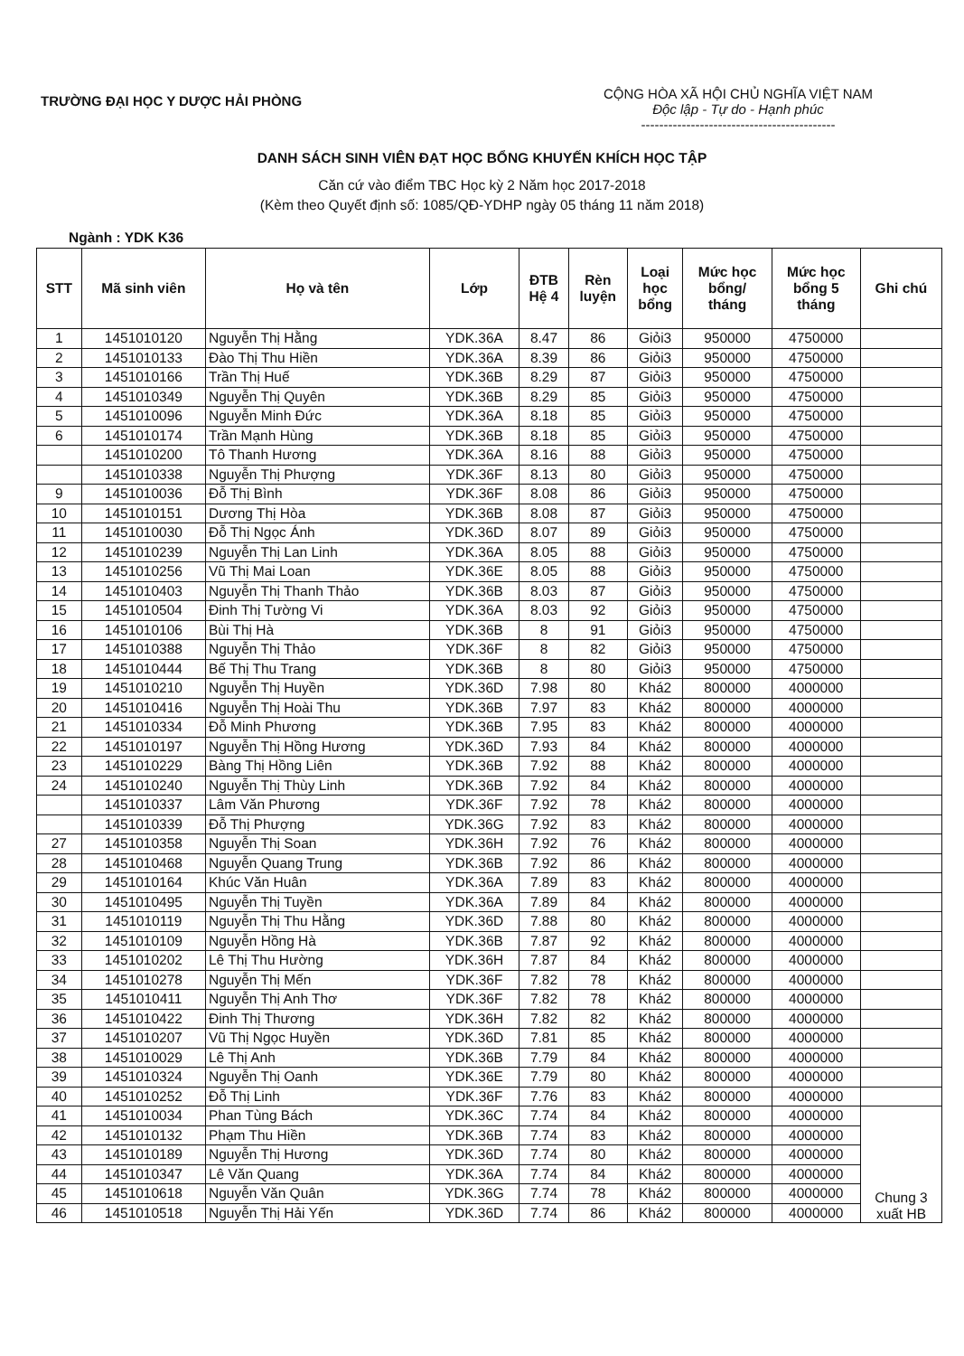TRƯỜNG ĐẠI HỌC Y DƯỢC HẢI PHÒNG
CỘNG HÒA XÃ HỘI CHỦ NGHĨA VIỆT NAM
Độc lập - Tự do - Hạnh phúc
-------------------------------------------
DANH SÁCH SINH VIÊN ĐẠT HỌC BỔNG KHUYẾN KHÍCH HỌC TẬP
Căn cứ vào điểm TBC Học kỳ 2 Năm học 2017-2018
(Kèm theo Quyết định số: 1085/QĐ-YDHP ngày 05 tháng 11 năm 2018)
Ngành : YDK K36
| STT | Mã sinh viên | Họ và tên | Lớp | ĐTB Hệ 4 | Rèn luyện | Loại học bổng | Mức học bổng/ tháng | Mức học bổng 5 tháng | Ghi chú |
| --- | --- | --- | --- | --- | --- | --- | --- | --- | --- |
| 1 | 1451010120 | Nguyễn Thị Hằng | YDK.36A | 8.47 | 86 | Giỏi3 | 950000 | 4750000 | |
| 2 | 1451010133 | Đào Thị Thu Hiền | YDK.36A | 8.39 | 86 | Giỏi3 | 950000 | 4750000 | |
| 3 | 1451010166 | Trần Thị Huế | YDK.36B | 8.29 | 87 | Giỏi3 | 950000 | 4750000 | |
| 4 | 1451010349 | Nguyễn Thị Quyên | YDK.36B | 8.29 | 85 | Giỏi3 | 950000 | 4750000 | |
| 5 | 1451010096 | Nguyễn Minh Đức | YDK.36A | 8.18 | 85 | Giỏi3 | 950000 | 4750000 | |
| 6 | 1451010174 | Trần Mạnh Hùng | YDK.36B | 8.18 | 85 | Giỏi3 | 950000 | 4750000 | |
| | 1451010200 | Tô Thanh Hương | YDK.36A | 8.16 | 88 | Giỏi3 | 950000 | 4750000 | |
| | 1451010338 | Nguyễn Thị Phượng | YDK.36F | 8.13 | 80 | Giỏi3 | 950000 | 4750000 | |
| 9 | 1451010036 | Đỗ Thị Bình | YDK.36F | 8.08 | 86 | Giỏi3 | 950000 | 4750000 | |
| 10 | 1451010151 | Dương Thị Hòa | YDK.36B | 8.08 | 87 | Giỏi3 | 950000 | 4750000 | |
| 11 | 1451010030 | Đỗ Thị Ngọc Ánh | YDK.36D | 8.07 | 89 | Giỏi3 | 950000 | 4750000 | |
| 12 | 1451010239 | Nguyễn Thị Lan Linh | YDK.36A | 8.05 | 88 | Giỏi3 | 950000 | 4750000 | |
| 13 | 1451010256 | Vũ Thị Mai Loan | YDK.36E | 8.05 | 88 | Giỏi3 | 950000 | 4750000 | |
| 14 | 1451010403 | Nguyễn Thị Thanh Thảo | YDK.36B | 8.03 | 87 | Giỏi3 | 950000 | 4750000 | |
| 15 | 1451010504 | Đinh Thị Tường Vi | YDK.36A | 8.03 | 92 | Giỏi3 | 950000 | 4750000 | |
| 16 | 1451010106 | Bùi Thị Hà | YDK.36B | 8 | 91 | Giỏi3 | 950000 | 4750000 | |
| 17 | 1451010388 | Nguyễn Thị Thảo | YDK.36F | 8 | 82 | Giỏi3 | 950000 | 4750000 | |
| 18 | 1451010444 | Bế Thị Thu Trang | YDK.36B | 8 | 80 | Giỏi3 | 950000 | 4750000 | |
| 19 | 1451010210 | Nguyễn Thị Huyền | YDK.36D | 7.98 | 80 | Khá2 | 800000 | 4000000 | |
| 20 | 1451010416 | Nguyễn Thị Hoài Thu | YDK.36B | 7.97 | 83 | Khá2 | 800000 | 4000000 | |
| 21 | 1451010334 | Đỗ Minh Phương | YDK.36B | 7.95 | 83 | Khá2 | 800000 | 4000000 | |
| 22 | 1451010197 | Nguyễn Thị Hồng Hương | YDK.36D | 7.93 | 84 | Khá2 | 800000 | 4000000 | |
| 23 | 1451010229 | Bàng Thị Hồng Liên | YDK.36B | 7.92 | 88 | Khá2 | 800000 | 4000000 | |
| 24 | 1451010240 | Nguyễn Thị Thùy Linh | YDK.36B | 7.92 | 84 | Khá2 | 800000 | 4000000 | |
| | 1451010337 | Lâm Văn Phương | YDK.36F | 7.92 | 78 | Khá2 | 800000 | 4000000 | |
| | 1451010339 | Đỗ Thị Phượng | YDK.36G | 7.92 | 83 | Khá2 | 800000 | 4000000 | |
| 27 | 1451010358 | Nguyễn Thị Soan | YDK.36H | 7.92 | 76 | Khá2 | 800000 | 4000000 | |
| 28 | 1451010468 | Nguyễn Quang Trung | YDK.36B | 7.92 | 86 | Khá2 | 800000 | 4000000 | |
| 29 | 1451010164 | Khúc Văn Huân | YDK.36A | 7.89 | 83 | Khá2 | 800000 | 4000000 | |
| 30 | 1451010495 | Nguyễn Thị Tuyền | YDK.36A | 7.89 | 84 | Khá2 | 800000 | 4000000 | |
| 31 | 1451010119 | Nguyễn Thị Thu Hằng | YDK.36D | 7.88 | 80 | Khá2 | 800000 | 4000000 | |
| 32 | 1451010109 | Nguyễn Hồng Hà | YDK.36B | 7.87 | 92 | Khá2 | 800000 | 4000000 | |
| 33 | 1451010202 | Lê Thị Thu Hường | YDK.36H | 7.87 | 84 | Khá2 | 800000 | 4000000 | |
| 34 | 1451010278 | Nguyễn Thị Mến | YDK.36F | 7.82 | 78 | Khá2 | 800000 | 4000000 | |
| 35 | 1451010411 | Nguyễn Thị Anh Thơ | YDK.36F | 7.82 | 78 | Khá2 | 800000 | 4000000 | |
| 36 | 1451010422 | Đinh Thị Thương | YDK.36H | 7.82 | 82 | Khá2 | 800000 | 4000000 | |
| 37 | 1451010207 | Vũ Thị Ngọc Huyền | YDK.36D | 7.81 | 85 | Khá2 | 800000 | 4000000 | |
| 38 | 1451010029 | Lê Thị Anh | YDK.36B | 7.79 | 84 | Khá2 | 800000 | 4000000 | |
| 39 | 1451010324 | Nguyễn Thị Oanh | YDK.36E | 7.79 | 80 | Khá2 | 800000 | 4000000 | |
| 40 | 1451010252 | Đỗ Thị Linh | YDK.36F | 7.76 | 83 | Khá2 | 800000 | 4000000 | |
| 41 | 1451010034 | Phan Tùng Bách | YDK.36C | 7.74 | 84 | Khá2 | 800000 | 4000000 | Chung 3 xuất HB |
| 42 | 1451010132 | Phạm Thu Hiền | YDK.36B | 7.74 | 83 | Khá2 | 800000 | 4000000 | |
| 43 | 1451010189 | Nguyễn Thị Hương | YDK.36D | 7.74 | 80 | Khá2 | 800000 | 4000000 | |
| 44 | 1451010347 | Lê Văn Quang | YDK.36A | 7.74 | 84 | Khá2 | 800000 | 4000000 | |
| 45 | 1451010618 | Nguyễn Văn Quân | YDK.36G | 7.74 | 78 | Khá2 | 800000 | 4000000 | |
| 46 | 1451010518 | Nguyễn Thị Hải Yến | YDK.36D | 7.74 | 86 | Khá2 | 800000 | 4000000 | |